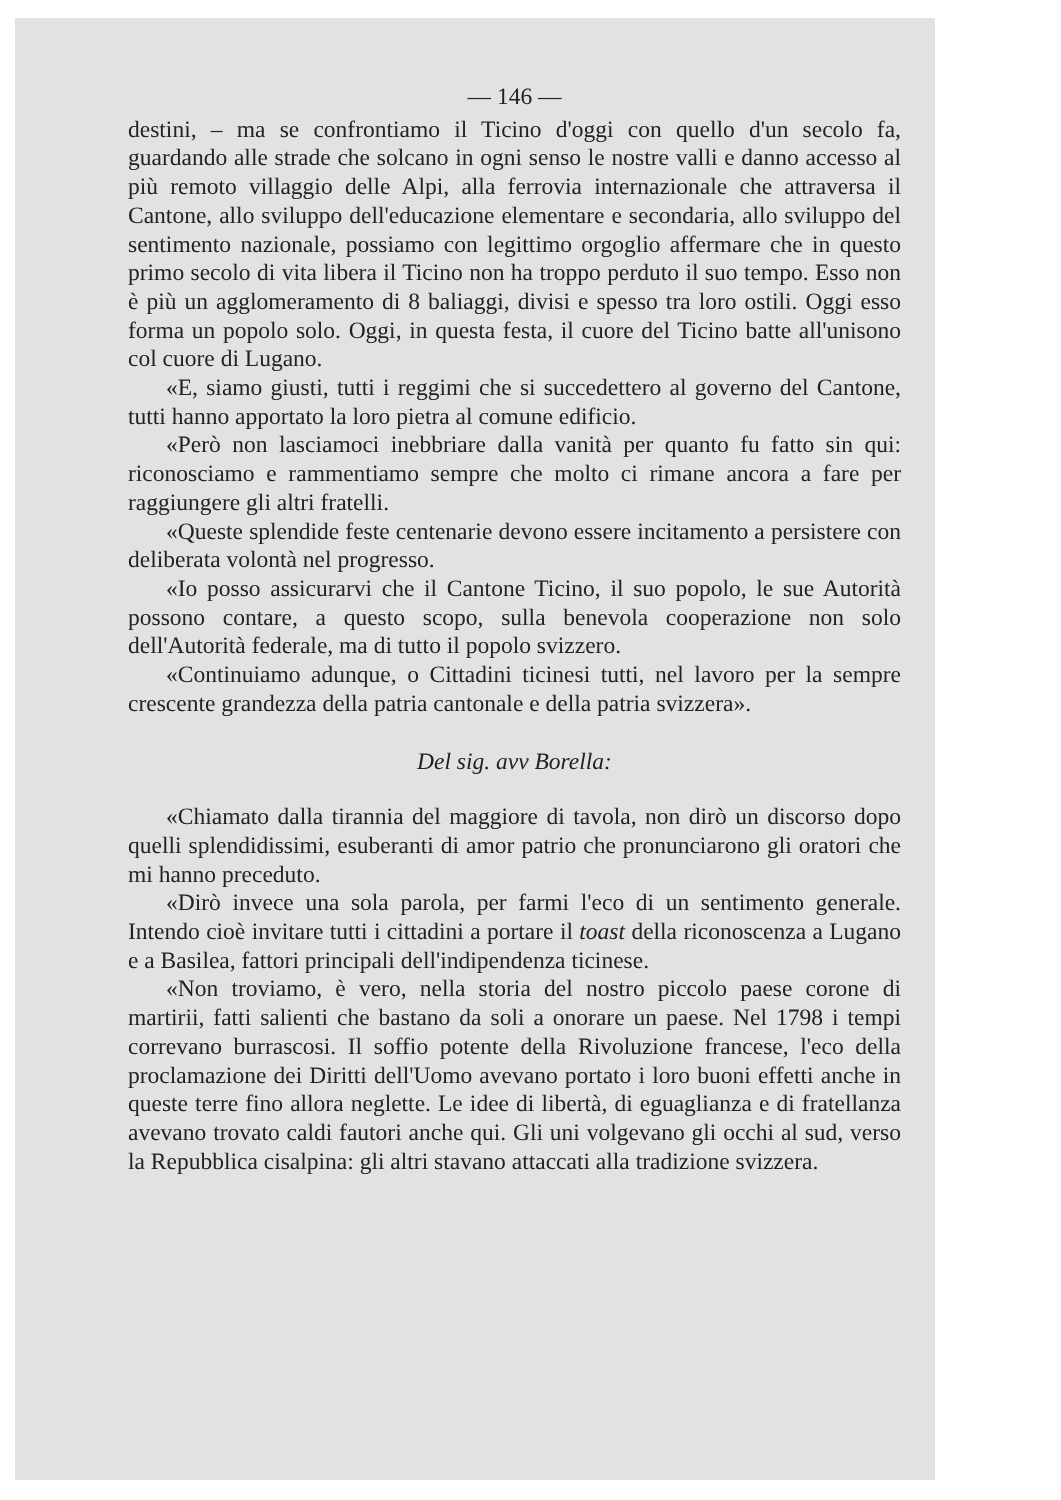— 146 —
destini, – ma se confrontiamo il Ticino d'oggi con quello d'un secolo fa, guardando alle strade che solcano in ogni senso le nostre valli e danno accesso al più remoto villaggio delle Alpi, alla ferrovia internazionale che attraversa il Cantone, allo sviluppo dell'educazione elementare e secondaria, allo sviluppo del sentimento nazionale, possiamo con legittimo orgoglio affermare che in questo primo secolo di vita libera il Ticino non ha troppo perduto il suo tempo. Esso non è più un agglomeramento di 8 baliaggi, divisi e spesso tra loro ostili. Oggi esso forma un popolo solo. Oggi, in questa festa, il cuore del Ticino batte all'unisono col cuore di Lugano.
«E, siamo giusti, tutti i reggimi che si succedettero al governo del Cantone, tutti hanno apportato la loro pietra al comune edificio.
«Però non lasciamoci inebbriare dalla vanità per quanto fu fatto sin qui: riconosciamo e rammentiamo sempre che molto ci rimane ancora a fare per raggiungere gli altri fratelli.
«Queste splendide feste centenarie devono essere incitamento a persistere con deliberata volontà nel progresso.
«Io posso assicurarvi che il Cantone Ticino, il suo popolo, le sue Autorità possono contare, a questo scopo, sulla benevola cooperazione non solo dell'Autorità federale, ma di tutto il popolo svizzero.
«Continuiamo adunque, o Cittadini ticinesi tutti, nel lavoro per la sempre crescente grandezza della patria cantonale e della patria svizzera».
Del sig. avv Borella:
«Chiamato dalla tirannia del maggiore di tavola, non dirò un discorso dopo quelli splendidissimi, esuberanti di amor patrio che pronunciarono gli oratori che mi hanno preceduto.
«Dirò invece una sola parola, per farmi l'eco di un sentimento generale. Intendo cioè invitare tutti i cittadini a portare il toast della riconoscenza a Lugano e a Basilea, fattori principali dell'indipendenza ticinese.
«Non troviamo, è vero, nella storia del nostro piccolo paese corone di martirii, fatti salienti che bastano da soli a onorare un paese. Nel 1798 i tempi correvano burrascosi. Il soffio potente della Rivoluzione francese, l'eco della proclamazione dei Diritti dell'Uomo avevano portato i loro buoni effetti anche in queste terre fino allora neglette. Le idee di libertà, di eguaglianza e di fratellanza avevano trovato caldi fautori anche qui. Gli uni volgevano gli occhi al sud, verso la Repubblica cisalpina: gli altri stavano attaccati alla tradizione svizzera.